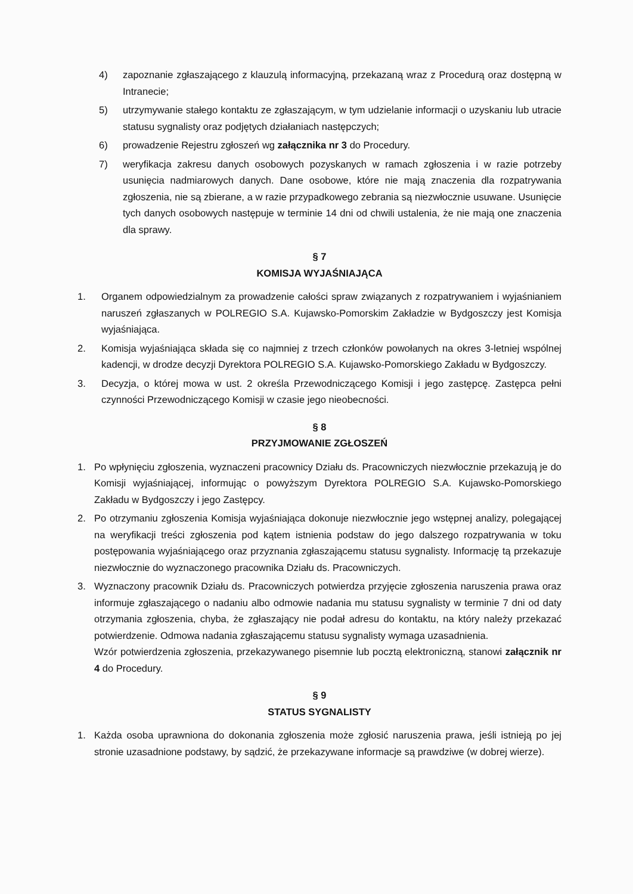4) zapoznanie zgłaszającego z klauzulą informacyjną, przekazaną wraz z Procedurą oraz dostępną w Intranecie;
5) utrzymywanie stałego kontaktu ze zgłaszającym, w tym udzielanie informacji o uzyskaniu lub utracie statusu sygnalisty oraz podjętych działaniach następczych;
6) prowadzenie Rejestru zgłoszeń wg załącznika nr 3 do Procedury.
7) weryfikacja zakresu danych osobowych pozyskanych w ramach zgłoszenia i w razie potrzeby usunięcia nadmiarowych danych. Dane osobowe, które nie mają znaczenia dla rozpatrywania zgłoszenia, nie są zbierane, a w razie przypadkowego zebrania są niezwłocznie usuwane. Usunięcie tych danych osobowych następuje w terminie 14 dni od chwili ustalenia, że nie mają one znaczenia dla sprawy.
§ 7
KOMISJA WYJAŚNIAJĄCA
1. Organem odpowiedzialnym za prowadzenie całości spraw związanych z rozpatrywaniem i wyjaśnianiem naruszeń zgłaszanych w POLREGIO S.A. Kujawsko-Pomorskim Zakładzie w Bydgoszczy jest Komisja wyjaśniająca.
2. Komisja wyjaśniająca składa się co najmniej z trzech członków powołanych na okres 3-letniej wspólnej kadencji, w drodze decyzji Dyrektora POLREGIO S.A. Kujawsko-Pomorskiego Zakładu w Bydgoszczy.
3. Decyzja, o której mowa w ust. 2 określa Przewodniczącego Komisji i jego zastępcę. Zastępca pełni czynności Przewodniczącego Komisji w czasie jego nieobecności.
§ 8
PRZYJMOWANIE ZGŁOSZEŃ
1. Po wpłynięciu zgłoszenia, wyznaczeni pracownicy Działu ds. Pracowniczych niezwłocznie przekazują je do Komisji wyjaśniającej, informując o powyższym Dyrektora POLREGIO S.A. Kujawsko-Pomorskiego Zakładu w Bydgoszczy i jego Zastępcy.
2. Po otrzymaniu zgłoszenia Komisja wyjaśniająca dokonuje niezwłocznie jego wstępnej analizy, polegającej na weryfikacji treści zgłoszenia pod kątem istnienia podstaw do jego dalszego rozpatrywania w toku postępowania wyjaśniającego oraz przyznania zgłaszającemu statusu sygnalisty. Informację tą przekazuje niezwłocznie do wyznaczonego pracownika Działu ds. Pracowniczych.
3. Wyznaczony pracownik Działu ds. Pracowniczych potwierdza przyjęcie zgłoszenia naruszenia prawa oraz informuje zgłaszającego o nadaniu albo odmowie nadania mu statusu sygnalisty w terminie 7 dni od daty otrzymania zgłoszenia, chyba, że zgłaszający nie podał adresu do kontaktu, na który należy przekazać potwierdzenie. Odmowa nadania zgłaszającemu statusu sygnalisty wymaga uzasadnienia.
Wzór potwierdzenia zgłoszenia, przekazywanego pisemnie lub pocztą elektroniczną, stanowi załącznik nr 4 do Procedury.
§ 9
STATUS SYGNALISTY
1. Każda osoba uprawniona do dokonania zgłoszenia może zgłosić naruszenia prawa, jeśli istnieją po jej stronie uzasadnione podstawy, by sądzić, że przekazywane informacje są prawdziwe (w dobrej wierze).